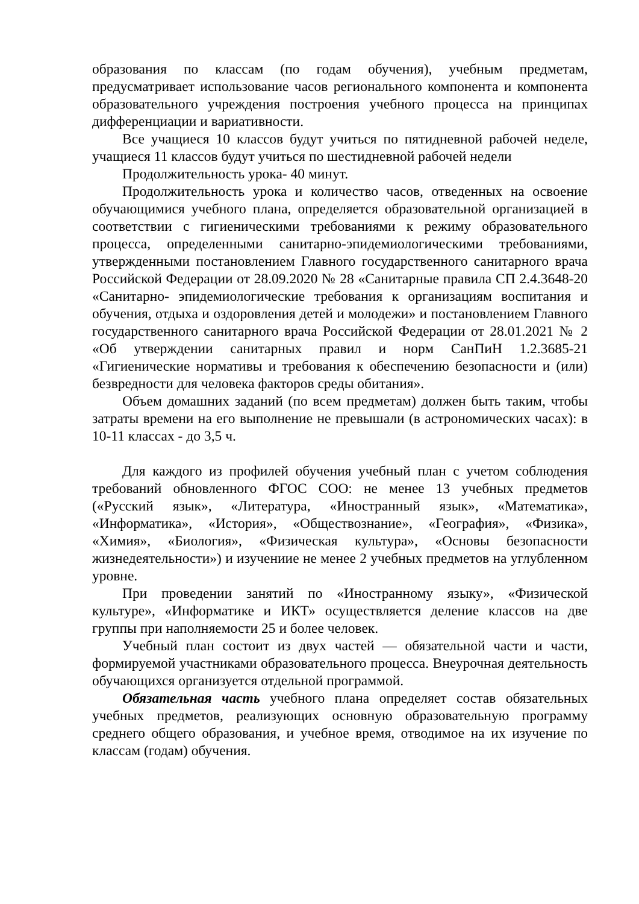образования по классам (по годам обучения), учебным предметам, предусматривает использование часов регионального компонента и компонента образовательного учреждения построения учебного процесса на принципах дифференциации и вариативности.
Все учащиеся 10 классов будут учиться по пятидневной рабочей неделе, учащиеся 11 классов будут учиться по шестидневной рабочей недели
Продолжительность урока- 40 минут.
Продолжительность урока и количество часов, отведенных на освоение обучающимися учебного плана, определяется образовательной организацией в соответствии с гигиеническими требованиями к режиму образовательного процесса, определенными санитарно-эпидемиологическими требованиями, утвержденными постановлением Главного государственного санитарного врача Российской Федерации от 28.09.2020 № 28 «Санитарные правила СП 2.4.3648-20 «Санитарно- эпидемиологические требования к организациям воспитания и обучения, отдыха и оздоровления детей и молодежи» и постановлением Главного государственного санитарного врача Российской Федерации от 28.01.2021 № 2 «Об утверждении санитарных правил и норм СанПиН 1.2.3685-21 «Гигиенические нормативы и требования к обеспечению безопасности и (или) безвредности для человека факторов среды обитания».
Объем домашних заданий (по всем предметам) должен быть таким, чтобы затраты времени на его выполнение не превышали (в астрономических часах): в 10-11 классах - до 3,5 ч.
Для каждого из профилей обучения учебный план с учетом соблюдения требований обновленного ФГОС СОО: не менее 13 учебных предметов («Русский язык», «Литература, «Иностранный язык», «Математика», «Информатика», «История», «Обществознание», «География», «Физика», «Химия», «Биология», «Физическая культура», «Основы безопасности жизнедеятельности») и изучениие не менее 2 учебных предметов на углубленном уровне.
При проведении занятий по «Иностранному языку», «Физической культуре», «Информатике и ИКТ» осуществляется деление классов на две группы при наполняемости 25 и более человек.
Учебный план состоит из двух частей — обязательной части и части, формируемой участниками образовательного процесса. Внеурочная деятельность обучающихся организуется отдельной программой.
Обязательная часть учебного плана определяет состав обязательных учебных предметов, реализующих основную образовательную программу среднего общего образования, и учебное время, отводимое на их изучение по классам (годам) обучения.